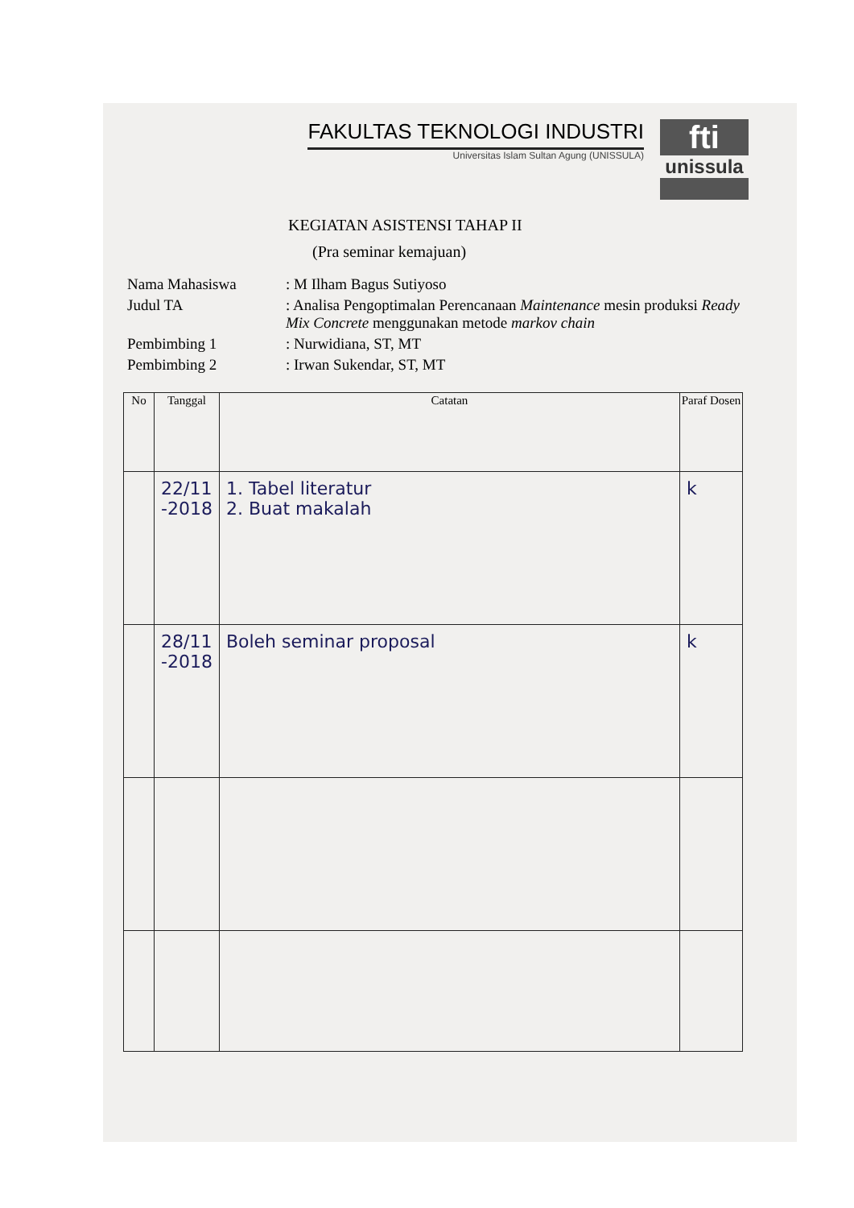FAKULTAS TEKNOLOGI INDUSTRI
Universitas Islam Sultan Agung (UNISSULA)
fti
unissula
KEGIATAN ASISTENSI TAHAP II
(Pra seminar kemajuan)
| Nama Mahasiswa | : M Ilham Bagus Sutiyoso |
| Judul TA | : Analisa Pengoptimalan Perencanaan Maintenance mesin produksi Ready Mix Concrete menggunakan metode markov chain |
| Pembimbing 1 | : Nurwidiana, ST, MT |
| Pembimbing 2 | : Irwan Sukendar, ST, MT |
| No | Tanggal | Catatan | Paraf Dosen |
| --- | --- | --- | --- |
| | 22/11 -2018 | 1. Tabel literatur 2. Buat makalah | k |
| | 28/11 -2018 | Boleh seminar proposal | k |